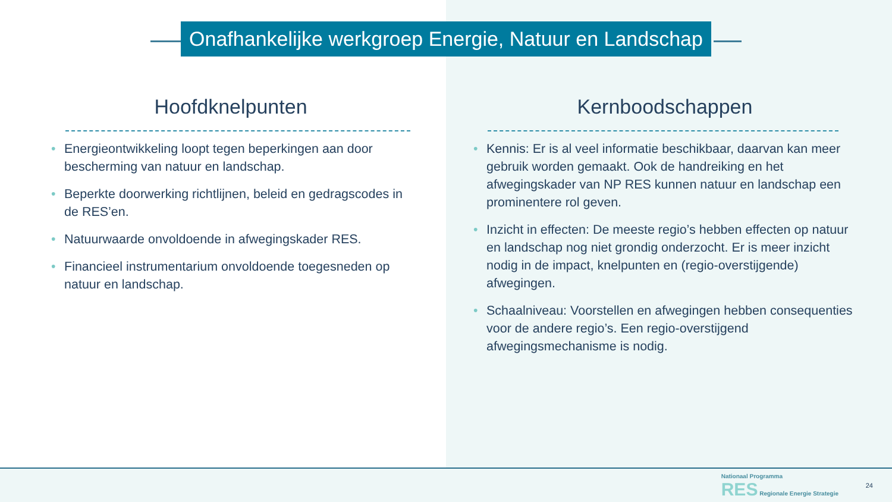Onafhankelijke werkgroep Energie, Natuur en Landschap
Hoofdknelpunten
• Energieontwikkeling loopt tegen beperkingen aan door bescherming van natuur en landschap.
• Beperkte doorwerking richtlijnen, beleid en gedragscodes in de RES’en.
• Natuurwaarde onvoldoende in afwegingskader RES.
• Financieel instrumentarium onvoldoende toegesneden op natuur en landschap.
Kernboodschappen
• Kennis: Er is al veel informatie beschikbaar, daarvan kan meer gebruik worden gemaakt. Ook de handreiking en het afwegingskader van NP RES kunnen natuur en landschap een prominentere rol geven.
• Inzicht in effecten: De meeste regio’s hebben effecten op natuur en landschap nog niet grondig onderzocht. Er is meer inzicht nodig in de impact, knelpunten en (regio-overstijgende) afwegingen.
• Schaalniveau: Voorstellen en afwegingen hebben consequenties voor de andere regio’s. Een regio-overstijgend afwegingsmechanisme is nodig.
Nationaal Programma
RES Regionale Energie Strategie
24